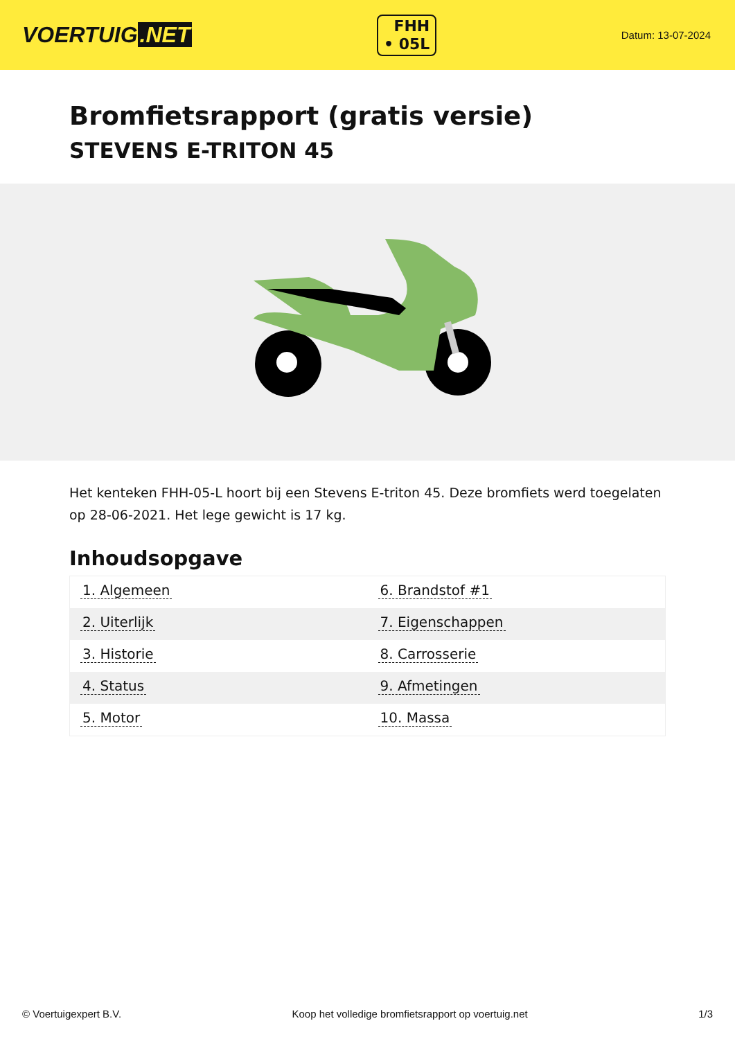VOERTUIG.NET
FHH
• 05L
Datum: 13-07-2024
Bromfietsrapport (gratis versie)
STEVENS E-TRITON 45
Het kenteken FHH-05-L hoort bij een Stevens E-triton 45. Deze bromfiets werd toegelaten op 28-06-2021. Het lege gewicht is 17 kg.
Inhoudsopgave
| 1. Algemeen | 6. Brandstof #1 |
| 2. Uiterlijk | 7. Eigenschappen |
| 3. Historie | 8. Carrosserie |
| 4. Status | 9. Afmetingen |
| 5. Motor | 10. Massa |
© Voertuigexpert B.V. Koop het volledige bromfietsrapport op voertuig.net 1/3